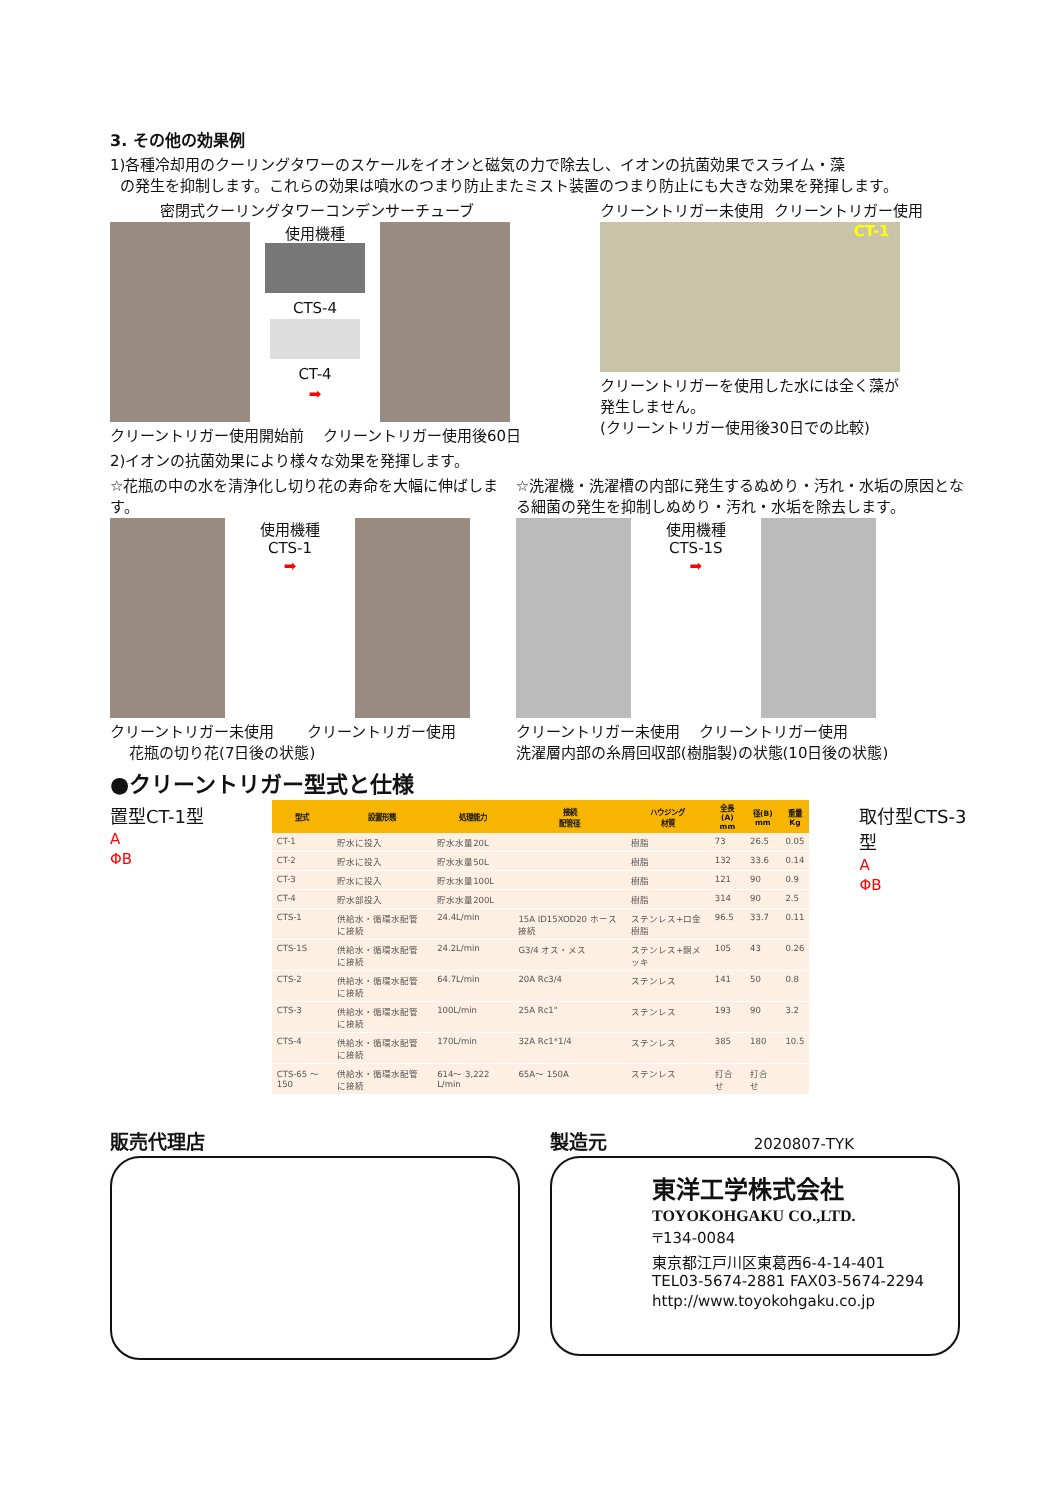3. その他の効果例
1)各種冷却用のクーリングタワーのスケールをイオンと磁気の力で除去し、イオンの抗菌効果でスライム・藻
の発生を抑制します。これらの効果は噴水のつまり防止またミスト装置のつまり防止にも大きな効果を発揮します。
密閉式クーリングタワーコンデンサーチューブ
使用機種
CTS-4
CT-4
➡
クリーントリガー使用開始前 クリーントリガー使用後60日
クリーントリガー未使用 クリーントリガー使用
CT-1
クリーントリガーを使用した水には全く藻が
発生しません。
(クリーントリガー使用後30日での比較)
2)イオンの抗菌効果により様々な効果を発揮します。
☆花瓶の中の水を清浄化し切り花の寿命を大幅に伸ばします。
使用機種
CTS-1
➡
クリーントリガー未使用 クリーントリガー使用
花瓶の切り花(7日後の状態)
☆洗濯機・洗濯槽の内部に発生するぬめり・汚れ・水垢の原因となる細菌の発生を抑制しぬめり・汚れ・水垢を除去します。
使用機種
CTS-1S
➡
クリーントリガー未使用 クリーントリガー使用
洗濯層内部の糸屑回収部(樹脂製)の状態(10日後の状態)
●クリーントリガー型式と仕様
置型CT-1型
A
ΦB
| 型式 | 設置形態 | 処理能力 | 接続 配管径 | ハウジング 材質 | 全長(A) mm | 径(B) mm | 重量 Kg |
| --- | --- | --- | --- | --- | --- | --- | --- |
| CT-1 | 貯水に投入 | 貯水水量20L | | 樹脂 | 73 | 26.5 | 0.05 |
| CT-2 | 貯水に投入 | 貯水水量50L | | 樹脂 | 132 | 33.6 | 0.14 |
| CT-3 | 貯水に投入 | 貯水水量100L | | 樹脂 | 121 | 90 | 0.9 |
| CT-4 | 貯水部投入 | 貯水水量200L | | 樹脂 | 314 | 90 | 2.5 |
| CTS-1 | 供給水・循環水配管に接続 | 24.4L/min | 15A ID15XOD20 ホース接続 | ステンレス+口金樹脂 | 96.5 | 33.7 | 0.11 |
| CTS-1S | 供給水・循環水配管に接続 | 24.2L/min | G3/4 オス・メス | ステンレス+銅メッキ | 105 | 43 | 0.26 |
| CTS-2 | 供給水・循環水配管に接続 | 64.7L/min | 20A Rc3/4 | ステンレス | 141 | 50 | 0.8 |
| CTS-3 | 供給水・循環水配管に接続 | 100L/min | 25A Rc1" | ステンレス | 193 | 90 | 3.2 |
| CTS-4 | 供給水・循環水配管に接続 | 170L/min | 32A Rc1*1/4 | ステンレス | 385 | 180 | 10.5 |
| CTS-65 ～150 | 供給水・循環水配管に接続 | 614～ 3,222 L/min | 65A～ 150A | ステンレス | 打合せ | 打合せ | |
取付型CTS-3型
A
ΦB
販売代理店 製造元 2020807-TYK
東洋工学株式会社
TOYOKOHGAKU CO.,LTD.
〒134-0084
東京都江戸川区東葛西6-4-14-401
TEL03-5674-2881 FAX03-5674-2294
http://www.toyokohgaku.co.jp